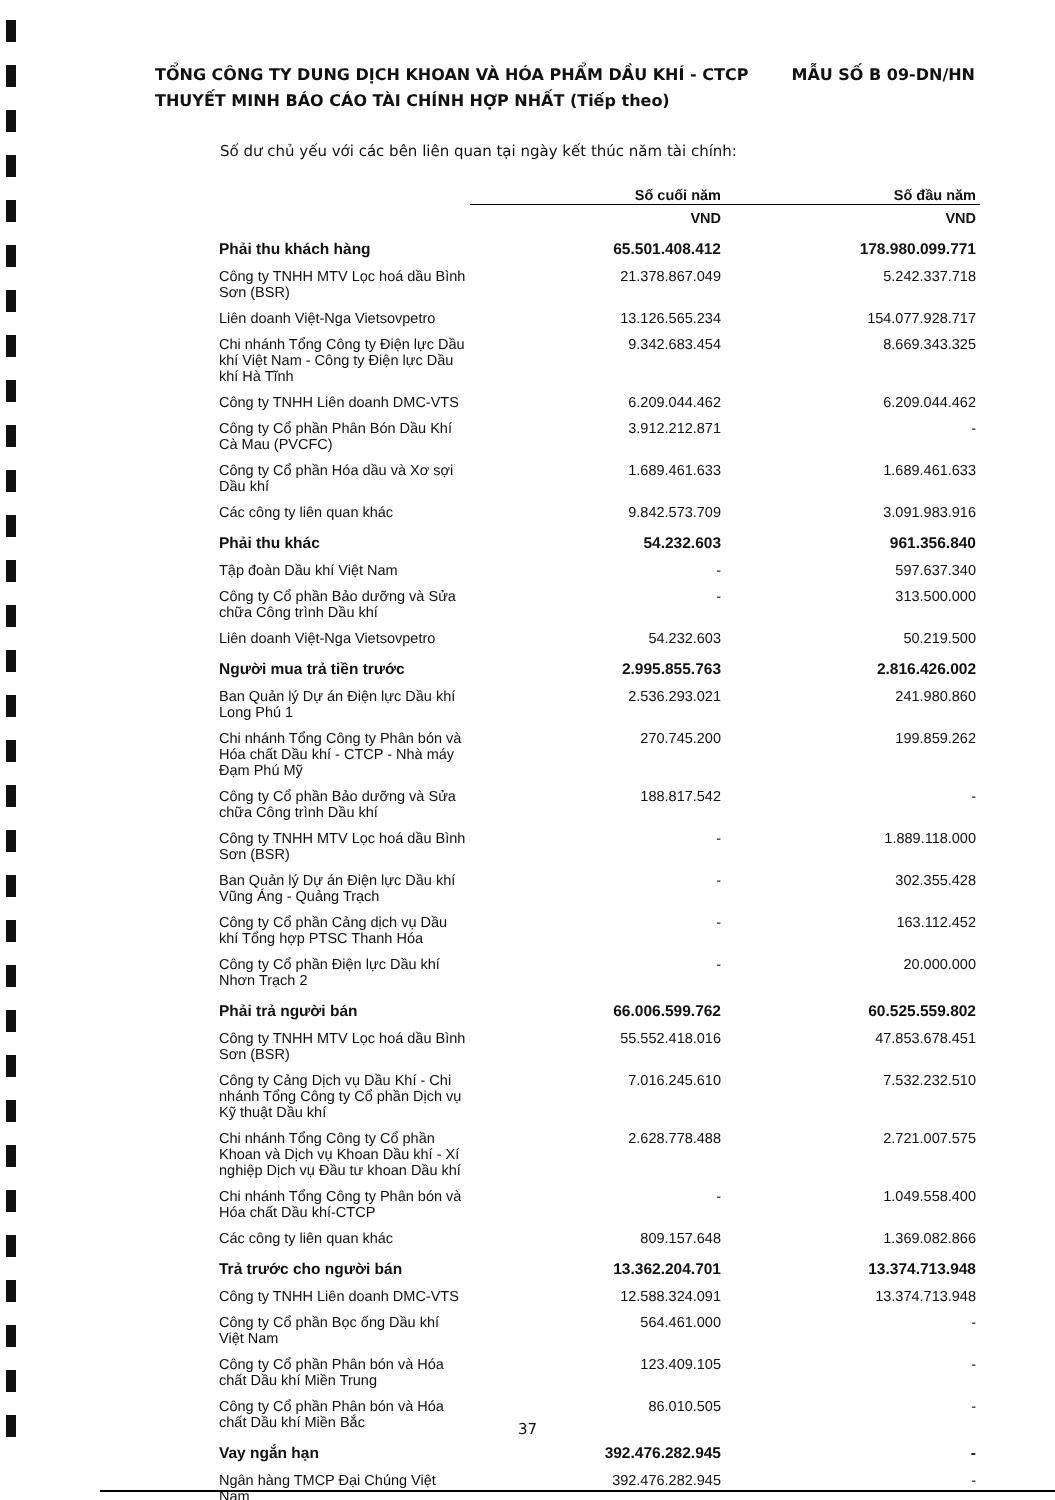MẪU SỐ B 09-DN/HN TỔNG CÔNG TY DUNG DỊCH KHOAN VÀ HÓA PHẨM DẦU KHÍ - CTCP
THUYẾT MINH BÁO CÁO TÀI CHÍNH HỢP NHẤT (Tiếp theo)
Số dư chủ yếu với các bên liên quan tại ngày kết thúc năm tài chính:
| | Số cuối năm | Số đầu năm |
| --- | --- | --- |
| | VND | VND |
| Phải thu khách hàng | 65.501.408.412 | 178.980.099.771 |
| Công ty TNHH MTV Lọc hoá dầu Bình Sơn (BSR) | 21.378.867.049 | 5.242.337.718 |
| Liên doanh Việt-Nga Vietsovpetro | 13.126.565.234 | 154.077.928.717 |
| Chi nhánh Tổng Công ty Điện lực Dầu khí Việt Nam - Công ty Điện lực Dầu khí Hà Tĩnh | 9.342.683.454 | 8.669.343.325 |
| Công ty TNHH Liên doanh DMC-VTS | 6.209.044.462 | 6.209.044.462 |
| Công ty Cổ phần Phân Bón Dầu Khí Cà Mau (PVCFC) | 3.912.212.871 | - |
| Công ty Cổ phần Hóa dầu và Xơ sợi Dầu khí | 1.689.461.633 | 1.689.461.633 |
| Các công ty liên quan khác | 9.842.573.709 | 3.091.983.916 |
| Phải thu khác | 54.232.603 | 961.356.840 |
| Tập đoàn Dầu khí Việt Nam | - | 597.637.340 |
| Công ty Cổ phần Bảo dưỡng và Sửa chữa Công trình Dầu khí | - | 313.500.000 |
| Liên doanh Việt-Nga Vietsovpetro | 54.232.603 | 50.219.500 |
| Người mua trả tiền trước | 2.995.855.763 | 2.816.426.002 |
| Ban Quản lý Dự án Điện lực Dầu khí Long Phú 1 | 2.536.293.021 | 241.980.860 |
| Chi nhánh Tổng Công ty Phân bón và Hóa chất Dầu khí - CTCP - Nhà máy Đạm Phú Mỹ | 270.745.200 | 199.859.262 |
| Công ty Cổ phần Bảo dưỡng và Sửa chữa Công trình Dầu khí | 188.817.542 | - |
| Công ty TNHH MTV Lọc hoá dầu Bình Sơn (BSR) | - | 1.889.118.000 |
| Ban Quản lý Dự án Điện lực Dầu khí Vũng Áng - Quảng Trạch | - | 302.355.428 |
| Công ty Cổ phần Cảng dịch vụ Dầu khí Tổng hợp PTSC Thanh Hóa | - | 163.112.452 |
| Công ty Cổ phần Điện lực Dầu khí Nhơn Trạch 2 | - | 20.000.000 |
| Phải trả người bán | 66.006.599.762 | 60.525.559.802 |
| Công ty TNHH MTV Lọc hoá dầu Bình Sơn (BSR) | 55.552.418.016 | 47.853.678.451 |
| Công ty Cảng Dịch vụ Dầu Khí - Chi nhánh Tổng Công ty Cổ phần Dịch vụ Kỹ thuật Dầu khí | 7.016.245.610 | 7.532.232.510 |
| Chi nhánh Tổng Công ty Cổ phần Khoan và Dịch vụ Khoan Dầu khí - Xí nghiệp Dịch vụ Đầu tư khoan Dầu khí | 2.628.778.488 | 2.721.007.575 |
| Chi nhánh Tổng Công ty Phân bón và Hóa chất Dầu khí-CTCP | - | 1.049.558.400 |
| Các công ty liên quan khác | 809.157.648 | 1.369.082.866 |
| Trả trước cho người bán | 13.362.204.701 | 13.374.713.948 |
| Công ty TNHH Liên doanh DMC-VTS | 12.588.324.091 | 13.374.713.948 |
| Công ty Cổ phần Bọc ống Dầu khí Việt Nam | 564.461.000 | - |
| Công ty Cổ phần Phân bón và Hóa chất Dầu khí Miền Trung | 123.409.105 | - |
| Công ty Cổ phần Phân bón và Hóa chất Dầu khí Miền Bắc | 86.010.505 | - |
| Vay ngắn hạn | 392.476.282.945 | - |
| Ngân hàng TMCP Đại Chúng Việt Nam | 392.476.282.945 | - |
37